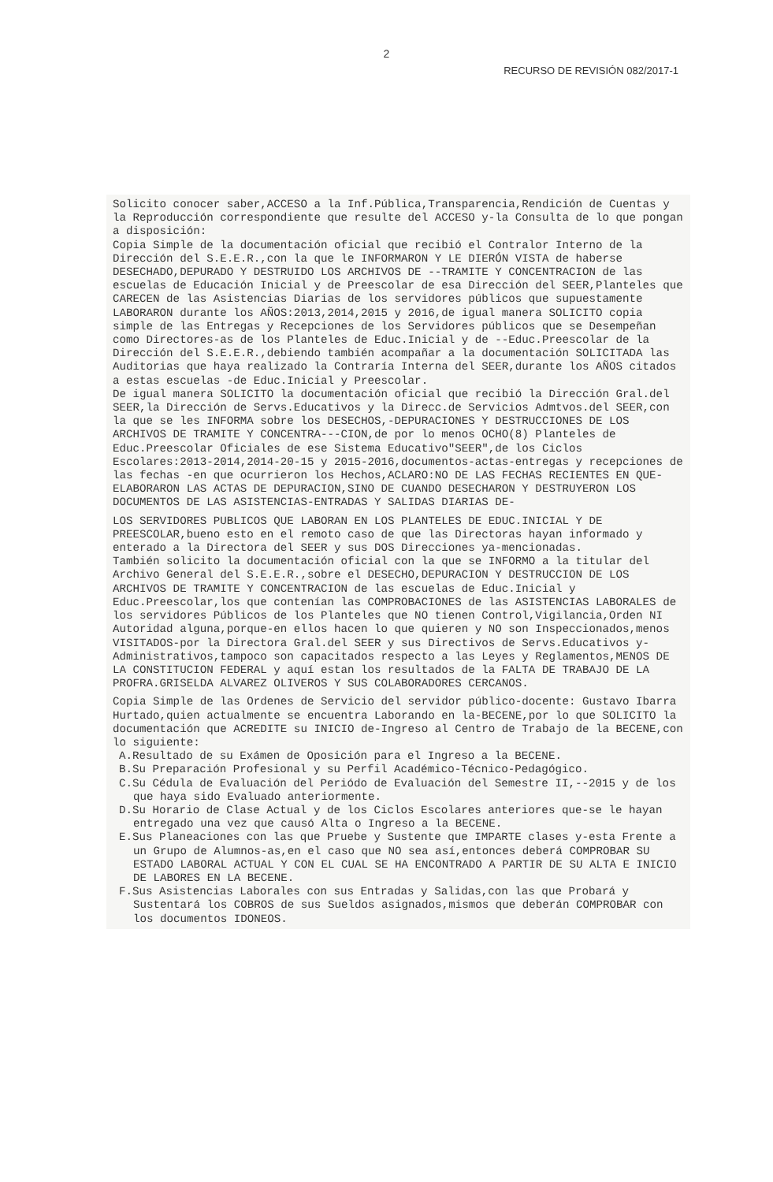2
RECURSO DE REVISIÓN 082/2017-1
Solicito conocer saber,ACCESO a la Inf.Pública,Transparencia,Rendición de Cuentas y la Reproducción correspondiente que resulte del ACCESO y-la Consulta de lo que pongan a disposición:
Copia Simple de la documentación oficial que recibió el Contralor Interno de la Dirección del S.E.E.R.,con la que le INFORMARON Y LE DIERÓN VISTA de haberse DESECHADO,DEPURADO Y DESTRUIDO LOS ARCHIVOS DE --TRAMITE Y CONCENTRACION de las escuelas de Educación Inicial y de Preescolar de esa Dirección del SEER,Planteles que CARECEN de las Asistencias Diarias de los servidores públicos que supuestamente LABORARON durante los AÑOS:2013,2014,2015 y 2016,de igual manera SOLICITO copia simple de las Entregas y Recepciones de los Servidores públicos que se Desempeñan como Directores-as de los Planteles de Educ.Inicial y de --Educ.Preescolar de la Dirección del S.E.E.R.,debiendo también acompañar a la documentación SOLICITADA las Auditorias que haya realizado la Contraría Interna del SEER,durante los AÑOS citados a estas escuelas -de Educ.Inicial y Preescolar.
De igual manera SOLICITO la documentación oficial que recibió la Dirección Gral.del SEER,la Dirección de Servs.Educativos y la Direcc.de Servicios Admtvos.del SEER,con la que se les INFORMA sobre los DESECHOS,-DEPURACIONES Y DESTRUCCIONES DE LOS ARCHIVOS DE TRAMITE Y CONCENTRA---CION,de por lo menos OCHO(8) Planteles de Educ.Preescolar Oficiales de ese Sistema Educativo"SEER",de los Ciclos Escolares:2013-2014,2014-20-15 y 2015-2016,documentos-actas-entregas y recepciones de las fechas -en que ocurrieron los Hechos,ACLARO:NO DE LAS FECHAS RECIENTES EN QUE-ELABORARON LAS ACTAS DE DEPURACION,SINO DE CUANDO DESECHARON Y DESTRUYERON LOS DOCUMENTOS DE LAS ASISTENCIAS-ENTRADAS Y SALIDAS DIARIAS DE-
LOS SERVIDORES PUBLICOS QUE LABORAN EN LOS PLANTELES DE EDUC.INICIAL Y DE PREESCOLAR,bueno esto en el remoto caso de que las Directoras hayan informado y enterado a la Directora del SEER y sus DOS Direcciones ya-mencionadas.
También solicito la documentación oficial con la que se INFORMO a la titular del Archivo General del S.E.E.R.,sobre el DESECHO,DEPURACION Y DESTRUCCION DE LOS ARCHIVOS DE TRAMITE Y CONCENTRACION de las escuelas de Educ.Inicial y Educ.Preescolar,los que contenían las COMPROBACIONES de las ASISTENCIAS LABORALES de los servidores Públicos de los Planteles que NO tienen Control,Vigilancia,Orden NI Autoridad alguna,porque-en ellos hacen lo que quieren y NO son Inspeccionados,menos VISITADOS-por la Directora Gral.del SEER y sus Directivos de Servs.Educativos y-Administrativos,tampoco son capacitados respecto a las Leyes y Reglamentos,MENOS DE LA CONSTITUCION FEDERAL y aquí estan los resultados de la FALTA DE TRABAJO DE LA PROFRA.GRISELDA ALVAREZ OLIVEROS Y SUS COLABORADORES CERCANOS.
Copia Simple de las Ordenes de Servicio del servidor público-docente: Gustavo Ibarra Hurtado,quien actualmente se encuentra Laborando en la-BECENE,por lo que SOLICITO la documentación que ACREDITE su INICIO de-Ingreso al Centro de Trabajo de la BECENE,con lo siguiente:
A.Resultado de su Exámen de Oposición para el Ingreso a la BECENE.
B.Su Preparación Profesional y su Perfil Académico-Técnico-Pedagógico.
C.Su Cédula de Evaluación del Periódo de Evaluación del Semestre II,--2015 y de los que haya sido Evaluado anteriormente.
D.Su Horario de Clase Actual y de los Ciclos Escolares anteriores que-se le hayan entregado una vez que causó Alta o Ingreso a la BECENE.
E.Sus Planeaciones con las que Pruebe y Sustente que IMPARTE clases y-esta Frente a un Grupo de Alumnos-as,en el caso que NO sea así,entonces deberá COMPROBAR SU ESTADO LABORAL ACTUAL Y CON EL CUAL SE HA ENCONTRADO A PARTIR DE SU ALTA E INICIO DE LABORES EN LA BECENE.
F.Sus Asistencias Laborales con sus Entradas y Salidas,con las que Probará y Sustentará los COBROS de sus Sueldos asignados,mismos que deberán COMPROBAR con los documentos IDONEOS.